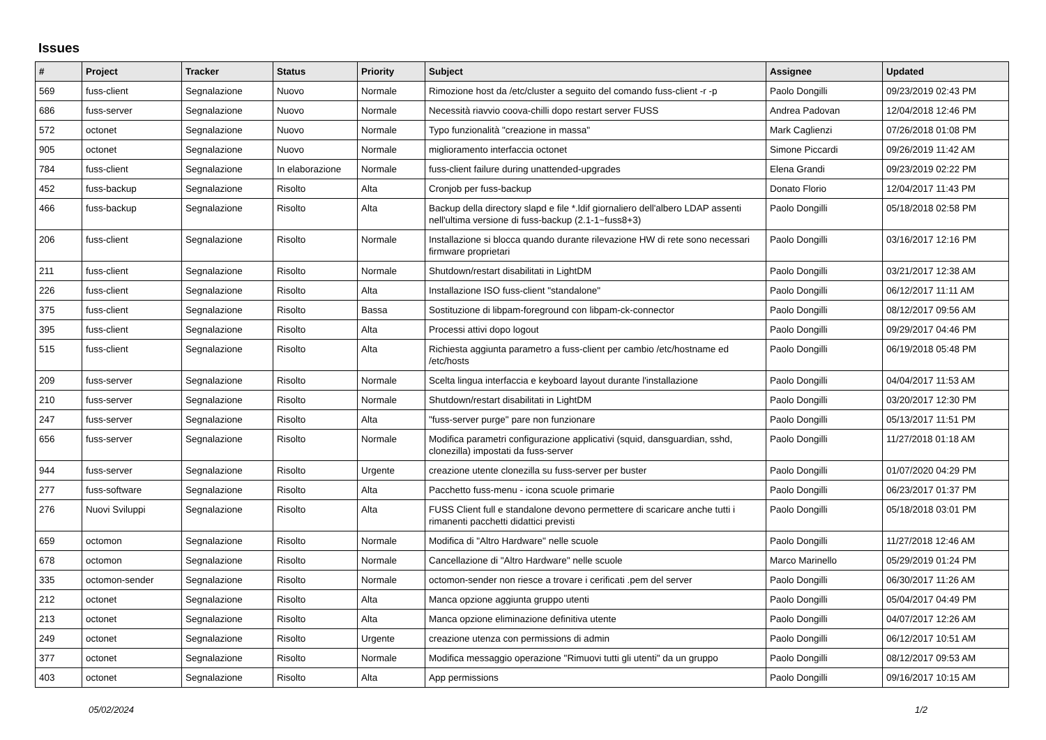Issues
| # | Project | Tracker | Status | Priority | Subject | Assignee | Updated |
| --- | --- | --- | --- | --- | --- | --- | --- |
| 569 | fuss-client | Segnalazione | Nuovo | Normale | Rimozione host da /etc/cluster a seguito del comando fuss-client -r -p | Paolo Dongilli | 09/23/2019 02:43 PM |
| 686 | fuss-server | Segnalazione | Nuovo | Normale | Necessità riavvio coova-chilli dopo restart server FUSS | Andrea Padovan | 12/04/2018 12:46 PM |
| 572 | octonet | Segnalazione | Nuovo | Normale | Typo funzionalità "creazione in massa" | Mark Caglienzi | 07/26/2018 01:08 PM |
| 905 | octonet | Segnalazione | Nuovo | Normale | miglioramento interfaccia octonet | Simone Piccardi | 09/26/2019 11:42 AM |
| 784 | fuss-client | Segnalazione | In elaborazione | Normale | fuss-client failure during unattended-upgrades | Elena Grandi | 09/23/2019 02:22 PM |
| 452 | fuss-backup | Segnalazione | Risolto | Alta | Cronjob per fuss-backup | Donato Florio | 12/04/2017 11:43 PM |
| 466 | fuss-backup | Segnalazione | Risolto | Alta | Backup della directory slapd e file *.ldif giornaliero dell'albero LDAP assenti nell'ultima versione di fuss-backup (2.1-1~fuss8+3) | Paolo Dongilli | 05/18/2018 02:58 PM |
| 206 | fuss-client | Segnalazione | Risolto | Normale | Installazione si blocca quando durante rilevazione HW di rete sono necessari firmware proprietari | Paolo Dongilli | 03/16/2017 12:16 PM |
| 211 | fuss-client | Segnalazione | Risolto | Normale | Shutdown/restart disabilitati in LightDM | Paolo Dongilli | 03/21/2017 12:38 AM |
| 226 | fuss-client | Segnalazione | Risolto | Alta | Installazione ISO fuss-client "standalone" | Paolo Dongilli | 06/12/2017 11:11 AM |
| 375 | fuss-client | Segnalazione | Risolto | Bassa | Sostituzione di libpam-foreground con libpam-ck-connector | Paolo Dongilli | 08/12/2017 09:56 AM |
| 395 | fuss-client | Segnalazione | Risolto | Alta | Processi attivi dopo logout | Paolo Dongilli | 09/29/2017 04:46 PM |
| 515 | fuss-client | Segnalazione | Risolto | Alta | Richiesta aggiunta parametro a fuss-client per cambio /etc/hostname ed /etc/hosts | Paolo Dongilli | 06/19/2018 05:48 PM |
| 209 | fuss-server | Segnalazione | Risolto | Normale | Scelta lingua interfaccia e keyboard layout durante l'installazione | Paolo Dongilli | 04/04/2017 11:53 AM |
| 210 | fuss-server | Segnalazione | Risolto | Normale | Shutdown/restart disabilitati in LightDM | Paolo Dongilli | 03/20/2017 12:30 PM |
| 247 | fuss-server | Segnalazione | Risolto | Alta | "fuss-server purge" pare non funzionare | Paolo Dongilli | 05/13/2017 11:51 PM |
| 656 | fuss-server | Segnalazione | Risolto | Normale | Modifica parametri configurazione applicativi (squid, dansguardian, sshd, clonezilla) impostati da fuss-server | Paolo Dongilli | 11/27/2018 01:18 AM |
| 944 | fuss-server | Segnalazione | Risolto | Urgente | creazione utente clonezilla su fuss-server per buster | Paolo Dongilli | 01/07/2020 04:29 PM |
| 277 | fuss-software | Segnalazione | Risolto | Alta | Pacchetto fuss-menu - icona scuole primarie | Paolo Dongilli | 06/23/2017 01:37 PM |
| 276 | Nuovi Sviluppi | Segnalazione | Risolto | Alta | FUSS Client full e standalone devono permettere di scaricare anche tutti i rimanenti pacchetti didattici previsti | Paolo Dongilli | 05/18/2018 03:01 PM |
| 659 | octomon | Segnalazione | Risolto | Normale | Modifica di "Altro Hardware" nelle scuole | Paolo Dongilli | 11/27/2018 12:46 AM |
| 678 | octomon | Segnalazione | Risolto | Normale | Cancellazione di "Altro Hardware" nelle scuole | Marco Marinello | 05/29/2019 01:24 PM |
| 335 | octomon-sender | Segnalazione | Risolto | Normale | octomon-sender non riesce a trovare i cerificati .pem del server | Paolo Dongilli | 06/30/2017 11:26 AM |
| 212 | octonet | Segnalazione | Risolto | Alta | Manca opzione aggiunta gruppo utenti | Paolo Dongilli | 05/04/2017 04:49 PM |
| 213 | octonet | Segnalazione | Risolto | Alta | Manca opzione eliminazione definitiva utente | Paolo Dongilli | 04/07/2017 12:26 AM |
| 249 | octonet | Segnalazione | Risolto | Urgente | creazione utenza con permissions di admin | Paolo Dongilli | 06/12/2017 10:51 AM |
| 377 | octonet | Segnalazione | Risolto | Normale | Modifica messaggio operazione "Rimuovi tutti gli utenti" da un gruppo | Paolo Dongilli | 08/12/2017 09:53 AM |
| 403 | octonet | Segnalazione | Risolto | Alta | App permissions | Paolo Dongilli | 09/16/2017 10:15 AM |
05/02/2024 1/2